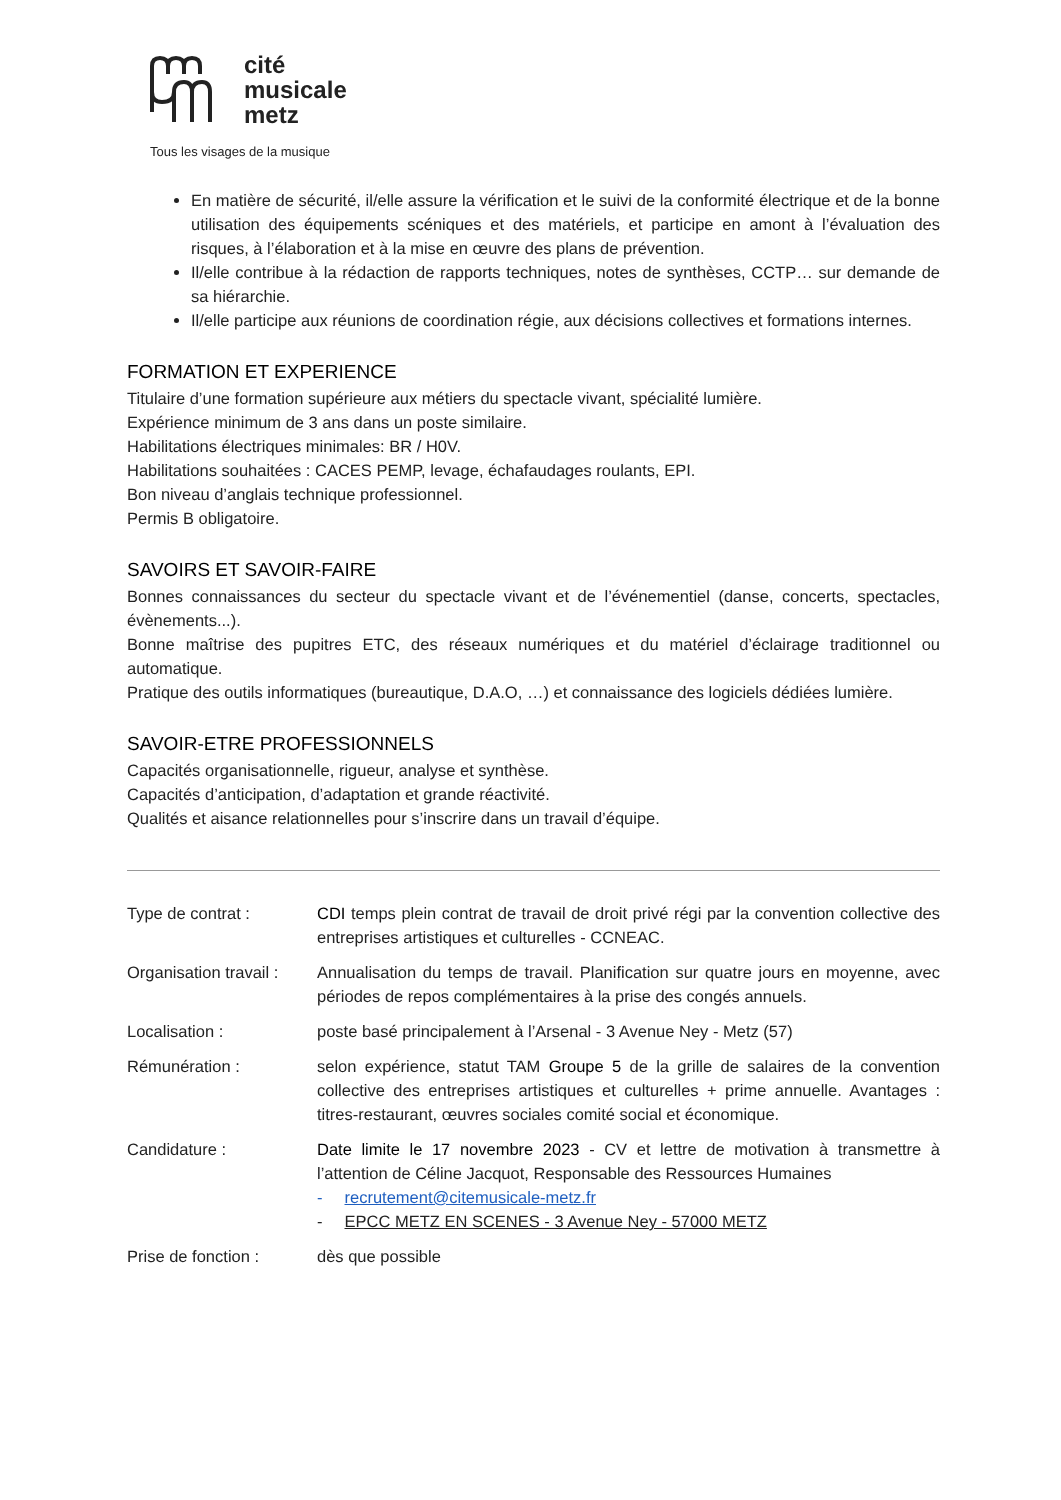cité
musicale
metz
Tous les visages de la musique
En matière de sécurité, il/elle assure la vérification et le suivi de la conformité électrique et de la bonne utilisation des équipements scéniques et des matériels, et participe en amont à l’évaluation des risques, à l’élaboration et à la mise en œuvre des plans de prévention.
Il/elle contribue à la rédaction de rapports techniques, notes de synthèses, CCTP… sur demande de sa hiérarchie.
Il/elle participe aux réunions de coordination régie, aux décisions collectives et formations internes.
FORMATION ET EXPERIENCE
Titulaire d’une formation supérieure aux métiers du spectacle vivant, spécialité lumière.
Expérience minimum de 3 ans dans un poste similaire.
Habilitations électriques minimales: BR / H0V.
Habilitations souhaitées : CACES PEMP, levage, échafaudages roulants, EPI.
Bon niveau d’anglais technique professionnel.
Permis B obligatoire.
SAVOIRS ET SAVOIR-FAIRE
Bonnes connaissances du secteur du spectacle vivant et de l’événementiel (danse, concerts, spectacles, évènements...).
Bonne maîtrise des pupitres ETC, des réseaux numériques et du matériel d’éclairage traditionnel ou automatique.
Pratique des outils informatiques (bureautique, D.A.O, …) et connaissance des logiciels dédiées lumière.
SAVOIR-ETRE PROFESSIONNELS
Capacités organisationnelle, rigueur, analyse et synthèse.
Capacités d’anticipation, d’adaptation et grande réactivité.
Qualités et aisance relationnelles pour s’inscrire dans un travail d’équipe.
Type de contrat : CDI temps plein contrat de travail de droit privé régi par la convention collective des entreprises artistiques et culturelles - CCNEAC.
Organisation travail :
Annualisation du temps de travail. Planification sur quatre jours en moyenne, avec périodes de repos complémentaires à la prise des congés annuels.
Localisation : poste basé principalement à l’Arsenal - 3 Avenue Ney - Metz (57)
Rémunération : selon expérience, statut TAM Groupe 5 de la grille de salaires de la convention collective des entreprises artistiques et culturelles + prime annuelle. Avantages : titres-restaurant, œuvres sociales comité social et économique.
Candidature : Date limite le 17 novembre 2023 - CV et lettre de motivation à transmettre à l’attention de Céline Jacquot, Responsable des Ressources Humaines
- recrutement@citemusicale-metz.fr
- EPCC METZ EN SCENES - 3 Avenue Ney - 57000 METZ
Prise de fonction : dès que possible